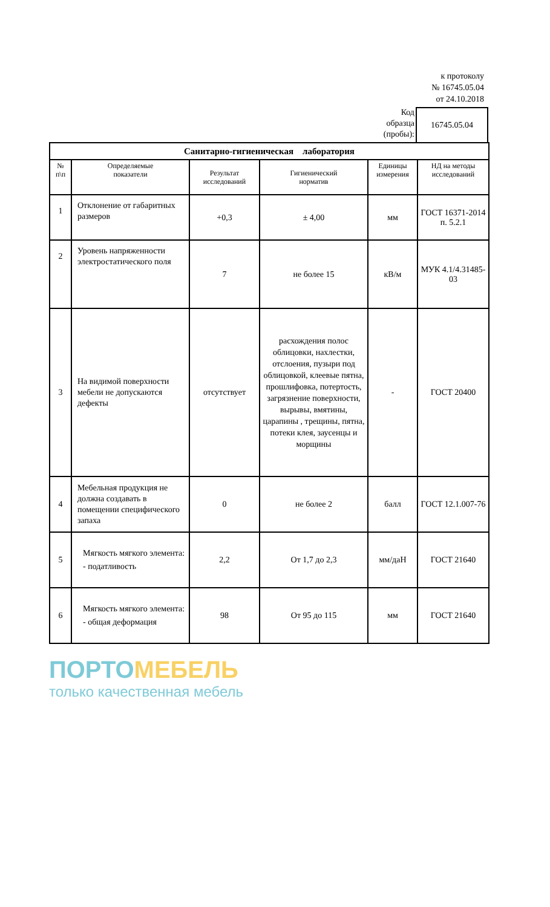к протоколу
№ 16745.05.04
от 24.10.2018
Код
образца
(пробы):
16745.05.04
| Санитарно-гигиеническая лаборатория | | | | | |
| № п\п | Определяемые показатели | Результат исследований | Гигиенический норматив | Единицы измерения | НД на методы исследований |
| 1 | Отклонение от габаритных размеров | +0,3 | ± 4,00 | мм | ГОСТ 16371-2014 п. 5.2.1 |
| 2 | Уровень напряженности электростатического поля | 7 | не более 15 | кВ/м | МУК 4.1/4.31485-03 |
| 3 | На видимой поверхности мебели не допускаются дефекты | отсутствует | расхождения полос облицовки, нахлестки, отслоения, пузыри под облицовкой, клеевые пятна, прошлифовка, потертость, загрязнение поверхности, вырывы, вмятины, царапины , трещины, пятна, потеки клея, заусенцы и морщины | - | ГОСТ 20400 |
| 4 | Мебельная продукция не должна создавать в помещении специфического запаха | 0 | не более 2 | балл | ГОСТ 12.1.007-76 |
| 5 | Мягкость мягкого элемента: - податливость | 2,2 | От 1,7 до 2,3 | мм/даН | ГОСТ 21640 |
| 6 | Мягкость мягкого элемента: - общая деформация | 98 | От 95 до 115 | мм | ГОСТ 21640 |
ПОРТОМЕБЕЛЬ
только качественная мебель